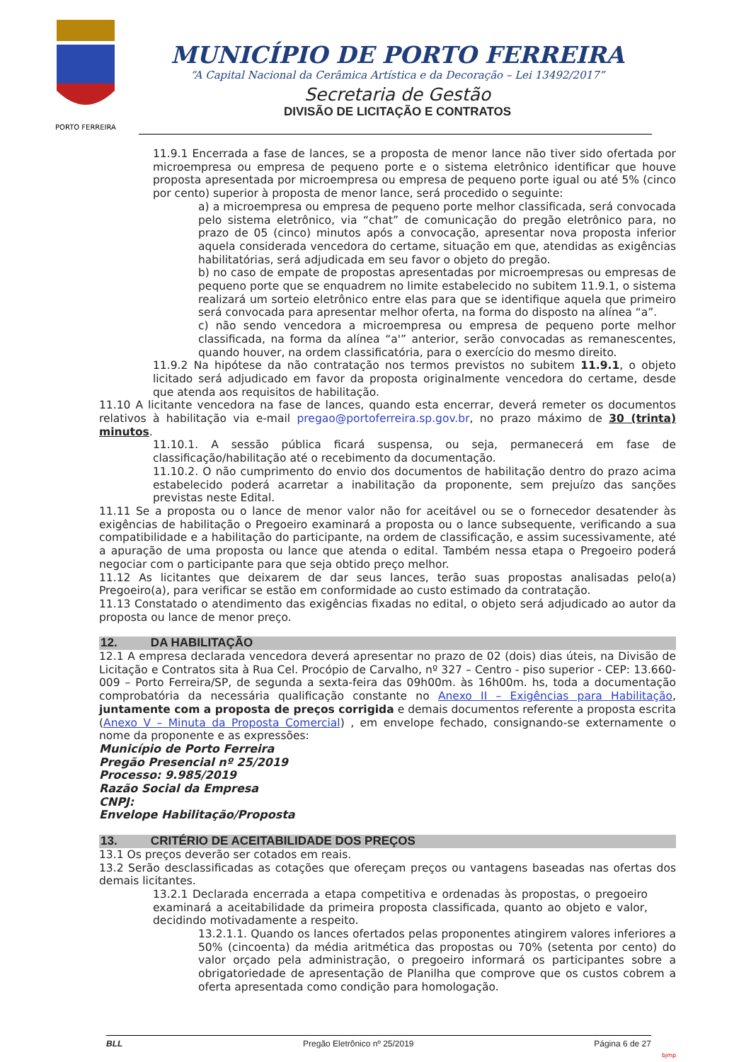PORTO FERREIRA
MUNICÍPIO DE PORTO FERREIRA
“A Capital Nacional da Cerâmica Artística e da Decoração – Lei 13492/2017”
Secretaria de Gestão
DIVISÃO DE LICITAÇÃO E CONTRATOS
11.9.1 Encerrada a fase de lances, se a proposta de menor lance não tiver sido ofertada por microempresa ou empresa de pequeno porte e o sistema eletrônico identificar que houve proposta apresentada por microempresa ou empresa de pequeno porte igual ou até 5% (cinco por cento) superior à proposta de menor lance, será procedido o seguinte:
a) a microempresa ou empresa de pequeno porte melhor classificada, será convocada pelo sistema eletrônico, via “chat” de comunicação do pregão eletrônico para, no prazo de 05 (cinco) minutos após a convocação, apresentar nova proposta inferior aquela considerada vencedora do certame, situação em que, atendidas as exigências habilitatórias, será adjudicada em seu favor o objeto do pregão.
b) no caso de empate de propostas apresentadas por microempresas ou empresas de pequeno porte que se enquadrem no limite estabelecido no subitem 11.9.1, o sistema realizará um sorteio eletrônico entre elas para que se identifique aquela que primeiro será convocada para apresentar melhor oferta, na forma do disposto na alínea “a”.
c) não sendo vencedora a microempresa ou empresa de pequeno porte melhor classificada, na forma da alínea “a'” anterior, serão convocadas as remanescentes, quando houver, na ordem classificatória, para o exercício do mesmo direito.
11.9.2 Na hipótese da não contratação nos termos previstos no subitem 11.9.1, o objeto licitado será adjudicado em favor da proposta originalmente vencedora do certame, desde que atenda aos requisitos de habilitação.
11.10 A licitante vencedora na fase de lances, quando esta encerrar, deverá remeter os documentos relativos à habilitação via e-mail pregao@portoferreira.sp.gov.br, no prazo máximo de 30 (trinta) minutos.
11.10.1. A sessão pública ficará suspensa, ou seja, permanecerá em fase de classificação/habilitação até o recebimento da documentação.
11.10.2. O não cumprimento do envio dos documentos de habilitação dentro do prazo acima estabelecido poderá acarretar a inabilitação da proponente, sem prejuízo das sanções previstas neste Edital.
11.11 Se a proposta ou o lance de menor valor não for aceitável ou se o fornecedor desatender às exigências de habilitação o Pregoeiro examinará a proposta ou o lance subsequente, verificando a sua compatibilidade e a habilitação do participante, na ordem de classificação, e assim sucessivamente, até a apuração de uma proposta ou lance que atenda o edital. Também nessa etapa o Pregoeiro poderá negociar com o participante para que seja obtido preço melhor.
11.12 As licitantes que deixarem de dar seus lances, terão suas propostas analisadas pelo(a) Pregoeiro(a), para verificar se estão em conformidade ao custo estimado da contratação.
11.13 Constatado o atendimento das exigências fixadas no edital, o objeto será adjudicado ao autor da proposta ou lance de menor preço.
12. DA HABILITAÇÃO
12.1 A empresa declarada vencedora deverá apresentar no prazo de 02 (dois) dias úteis, na Divisão de Licitação e Contratos sita à Rua Cel. Procópio de Carvalho, nº 327 – Centro - piso superior - CEP: 13.660-009 – Porto Ferreira/SP, de segunda a sexta-feira das 09h00m. às 16h00m. hs, toda a documentação comprobatória da necessária qualificação constante no Anexo II – Exigências para Habilitação, juntamente com a proposta de preços corrigida e demais documentos referente a proposta escrita (Anexo V – Minuta da Proposta Comercial) , em envelope fechado, consignando-se externamente o nome da proponente e as expressões:
Município de Porto Ferreira
Pregão Presencial nº 25/2019
Processo: 9.985/2019
Razão Social da Empresa
CNPJ:
Envelope Habilitação/Proposta
13. CRITÉRIO DE ACEITABILIDADE DOS PREÇOS
13.1 Os preços deverão ser cotados em reais.
13.2 Serão desclassificadas as cotações que ofereçam preços ou vantagens baseadas nas ofertas dos demais licitantes.
13.2.1 Declarada encerrada a etapa competitiva e ordenadas às propostas, o pregoeiro examinará a aceitabilidade da primeira proposta classificada, quanto ao objeto e valor, decidindo motivadamente a respeito.
13.2.1.1. Quando os lances ofertados pelas proponentes atingirem valores inferiores a 50% (cincoenta) da média aritmética das propostas ou 70% (setenta por cento) do valor orçado pela administração, o pregoeiro informará os participantes sobre a obrigatoriedade de apresentação de Planilha que comprove que os custos cobrem a oferta apresentada como condição para homologação.
BLL Pregão Eletrônico nº 25/2019 Página 6 de 27
bjmp